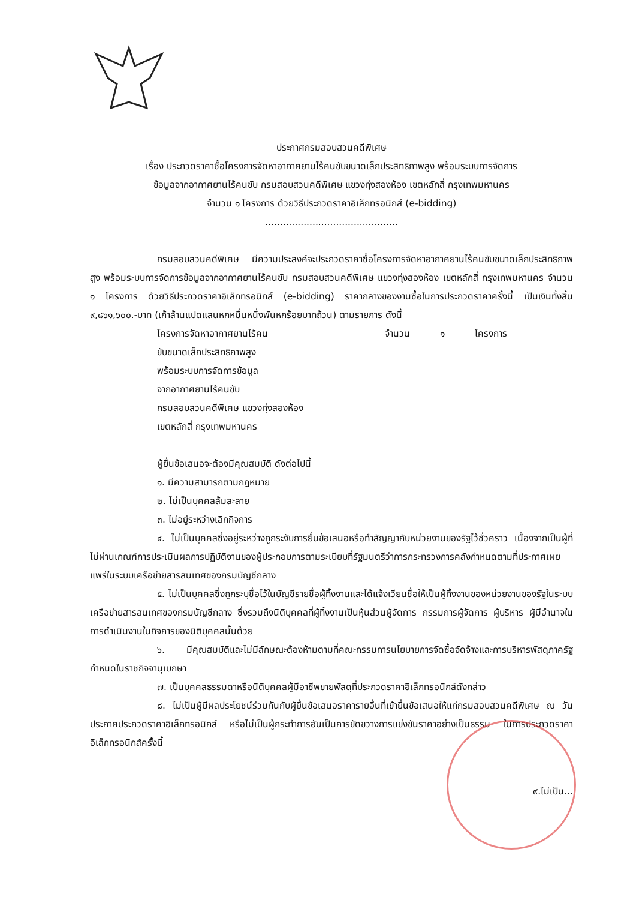ประกาศกรมสอบสวนคดีพิเศษ
เรื่อง ประกวดราคาซื้อโครงการจัดหาอากาศยานไร้คนขับขนาดเล็กประสิทธิภาพสูง พร้อมระบบการจัดการ
ข้อมูลจากอากาศยานไร้คนขับ กรมสอบสวนคดีพิเศษ แขวงทุ่งสองห้อง เขตหลักสี่ กรุงเทพมหานคร
จำนวน ๑ โครงการ ด้วยวิธีประกวดราคาอิเล็กทรอนิกส์ (e-bidding)
.............................................
กรมสอบสวนคดีพิเศษ มีความประสงค์จะประกวดราคาซื้อโครงการจัดหาอากาศยานไร้คนขับขนาดเล็กประสิทธิภาพสูง พร้อมระบบการจัดการข้อมูลจากอากาศยานไร้คนขับ กรมสอบสวนคดีพิเศษ แขวงทุ่งสองห้อง เขตหลักสี่ กรุงเทพมหานคร จำนวน ๑ โครงการ ด้วยวิธีประกวดราคาอิเล็กทรอนิกส์ (e-bidding) ราคากลางของงานซื้อในการประกวดราคาครั้งนี้ เป็นเงินทั้งสิ้น ๙,๘๖๑,๖๐๐.-บาท (เก้าล้านแปดแสนหกหมื่นหนึ่งพันหกร้อยบาทถ้วน) ตามรายการ ดังนี้
โครงการจัดหาอากาศยานไร้คน จำนวน ๑ โครงการ
ขับขนาดเล็กประสิทธิภาพสูง
พร้อมระบบการจัดการข้อมูล
จากอากาศยานไร้คนขับ
กรมสอบสวนคดีพิเศษ แขวงทุ่งสองห้อง
เขตหลักสี่ กรุงเทพมหานคร
ผู้ยื่นข้อเสนอจะต้องมีคุณสมบัติ ดังต่อไปนี้
๑. มีความสามารถตามกฎหมาย
๒. ไม่เป็นบุคคลล้มละลาย
๓. ไม่อยู่ระหว่างเลิกกิจการ
๔. ไม่เป็นบุคคลซึ่งอยู่ระหว่างถูกระงับการยื่นข้อเสนอหรือทำสัญญากับหน่วยงานของรัฐไว้ชั่วคราว เนื่องจากเป็นผู้ที่ไม่ผ่านเกณฑ์การประเมินผลการปฏิบัติงานของผู้ประกอบการตามระเบียบที่รัฐมนตรีว่าการกระทรวงการคลังกำหนดตามที่ประกาศเผยแพร่ในระบบเครือข่ายสารสนเทศของกรมบัญชีกลาง
๕. ไม่เป็นบุคคลซึ่งถูกระบุชื่อไว้ในบัญชีรายชื่อผู้ทิ้งงานและได้แจ้งเวียนชื่อให้เป็นผู้ทิ้งงานของหน่วยงานของรัฐในระบบเครือข่ายสารสนเทศของกรมบัญชีกลาง ซึ่งรวมถึงนิติบุคคลที่ผู้ทิ้งงานเป็นหุ้นส่วนผู้จัดการ กรรมการผู้จัดการ ผู้บริหาร ผู้มีอำนาจในการดำเนินงานในกิจการของนิติบุคคลนั้นด้วย
๖. มีคุณสมบัติและไม่มีลักษณะต้องห้ามตามที่คณะกรรมการนโยบายการจัดซื้อจัดจ้างและการบริหารพัสดุภาครัฐกำหนดในราชกิจจานุเบกษา
๗. เป็นบุคคลธรรมดาหรือนิติบุคคลผู้มีอาชีพขายพัสดุที่ประกวดราคาอิเล็กทรอนิกส์ดังกล่าว
๘. ไม่เป็นผู้มีผลประโยชน์ร่วมกันกับผู้ยื่นข้อเสนอราคารายอื่นที่เข้ายื่นข้อเสนอให้แก่กรมสอบสวนคดีพิเศษ ณ วันประกาศประกวดราคาอิเล็กทรอนิกส์ หรือไม่เป็นผู้กระทำการอันเป็นการขัดขวางการแข่งขันราคาอย่างเป็นธรรม ในการประกวดราคาอิเล็กทรอนิกส์ครั้งนี้
๙.ไม่เป็น...